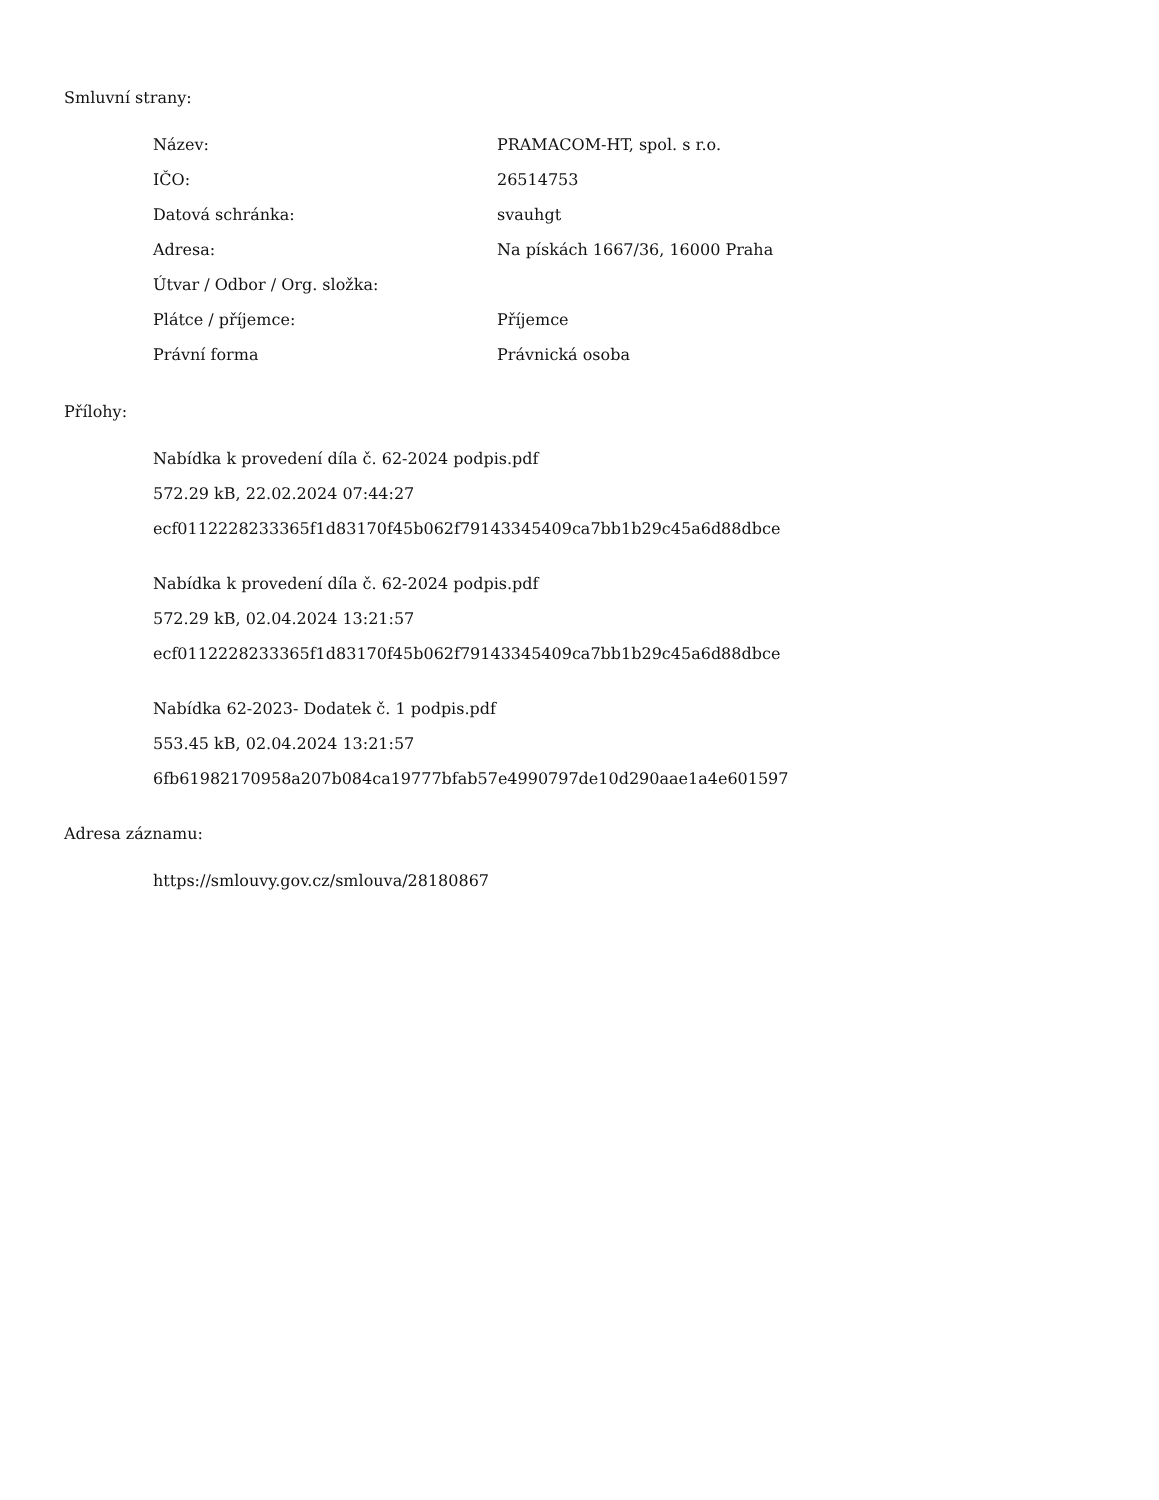Smluvní strany:
| Název: | PRAMACOM-HT, spol. s r.o. |
| IČO: | 26514753 |
| Datová schránka: | svauhgt |
| Adresa: | Na pískách 1667/36, 16000 Praha |
| Útvar / Odbor / Org. složka: | |
| Plátce / příjemce: | Příjemce |
| Právní forma | Právnická osoba |
Přílohy:
Nabídka k provedení díla č. 62-2024 podpis.pdf
572.29 kB, 22.02.2024 07:44:27
ecf0112228233365f1d83170f45b062f79143345409ca7bb1b29c45a6d88dbce
Nabídka k provedení díla č. 62-2024 podpis.pdf
572.29 kB, 02.04.2024 13:21:57
ecf0112228233365f1d83170f45b062f79143345409ca7bb1b29c45a6d88dbce
Nabídka 62-2023- Dodatek č. 1 podpis.pdf
553.45 kB, 02.04.2024 13:21:57
6fb61982170958a207b084ca19777bfab57e4990797de10d290aae1a4e601597
Adresa záznamu:
https://smlouvy.gov.cz/smlouva/28180867